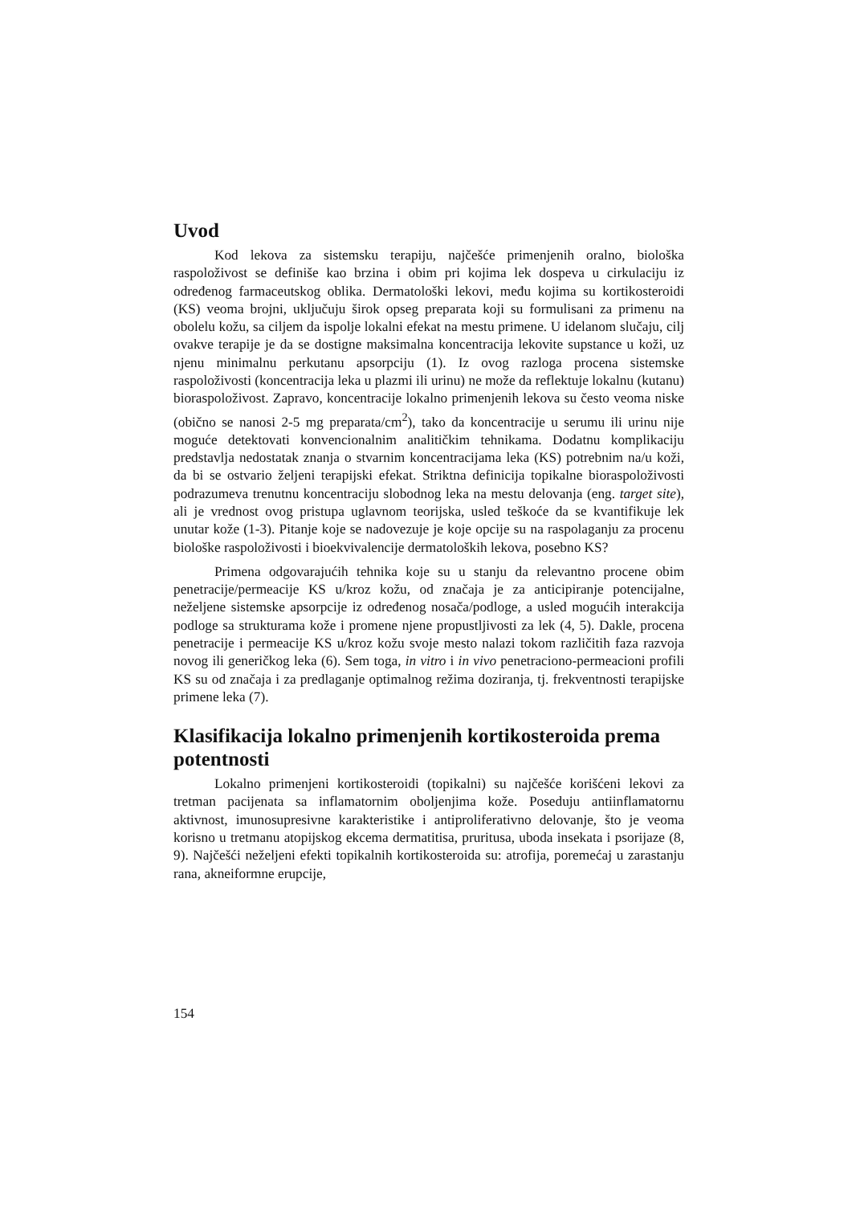Uvod
Kod lekova za sistemsku terapiju, najčešće primenjenih oralno, biološka raspoloživost se definiše kao brzina i obim pri kojima lek dospeva u cirkulaciju iz određenog farmaceutskog oblika. Dermatološki lekovi, među kojima su kortikosteroidi (KS) veoma brojni, uključuju širok opseg preparata koji su formulisani za primenu na obolelu kožu, sa ciljem da ispolje lokalni efekat na mestu primene. U idelanom slučaju, cilj ovakve terapije je da se dostigne maksimalna koncentracija lekovite supstance u koži, uz njenu minimalnu perkutanu apsorpciju (1). Iz ovog razloga procena sistemske raspoloživosti (koncentracija leka u plazmi ili urinu) ne može da reflektuje lokalnu (kutanu) bioraspoloživost. Zapravo, koncentracije lokalno primenjenih lekova su često veoma niske (obično se nanosi 2-5 mg preparata/cm<sup>2</sup>), tako da koncentracije u serumu ili urinu nije moguće detektovati konvencionalnim analitičkim tehnikama. Dodatnu komplikaciju predstavlja nedostatak znanja o stvarnim koncentracijama leka (KS) potrebnim na/u koži, da bi se ostvario željeni terapijski efekat. Striktna definicija topikalne bioraspoloživosti podrazumeva trenutnu koncentraciju slobodnog leka na mestu delovanja (eng. target site), ali je vrednost ovog pristupa uglavnom teorijska, usled teškoće da se kvantifikuje lek unutar kože (1-3). Pitanje koje se nadovezuje je koje opcije su na raspolaganju za procenu biološke raspoloživosti i bioekvivalencije dermatoloških lekova, posebno KS?
Primena odgovarajućih tehnika koje su u stanju da relevantno procene obim penetracije/permeacije KS u/kroz kožu, od značaja je za anticipiranje potencijalne, neželjene sistemske apsorpcije iz određenog nosača/podloge, a usled mogućih interakcija podloge sa strukturama kože i promene njene propustljivosti za lek (4, 5). Dakle, procena penetracije i permeacije KS u/kroz kožu svoje mesto nalazi tokom različitih faza razvoja novog ili generičkog leka (6). Sem toga, in vitro i in vivo penetraciono-permeacioni profili KS su od značaja i za predlaganje optimalnog režima doziranja, tj. frekventnosti terapijske primene leka (7).
Klasifikacija lokalno primenjenih kortikosteroida prema potentnosti
Lokalno primenjeni kortikosteroidi (topikalni) su najčešće korišćeni lekovi za tretman pacijenata sa inflamatornim oboljenjima kože. Poseduju antiinflamatornu aktivnost, imunosupresivne karakteristike i antiproliferativno delovanje, što je veoma korisno u tretmanu atopijskog ekcema dermatitisa, pruritusa, uboda insekata i psorijaze (8, 9). Najčešći neželjeni efekti topikalnih kortikosteroida su: atrofija, poremećaj u zarastanju rana, akneiformne erupcije,
154